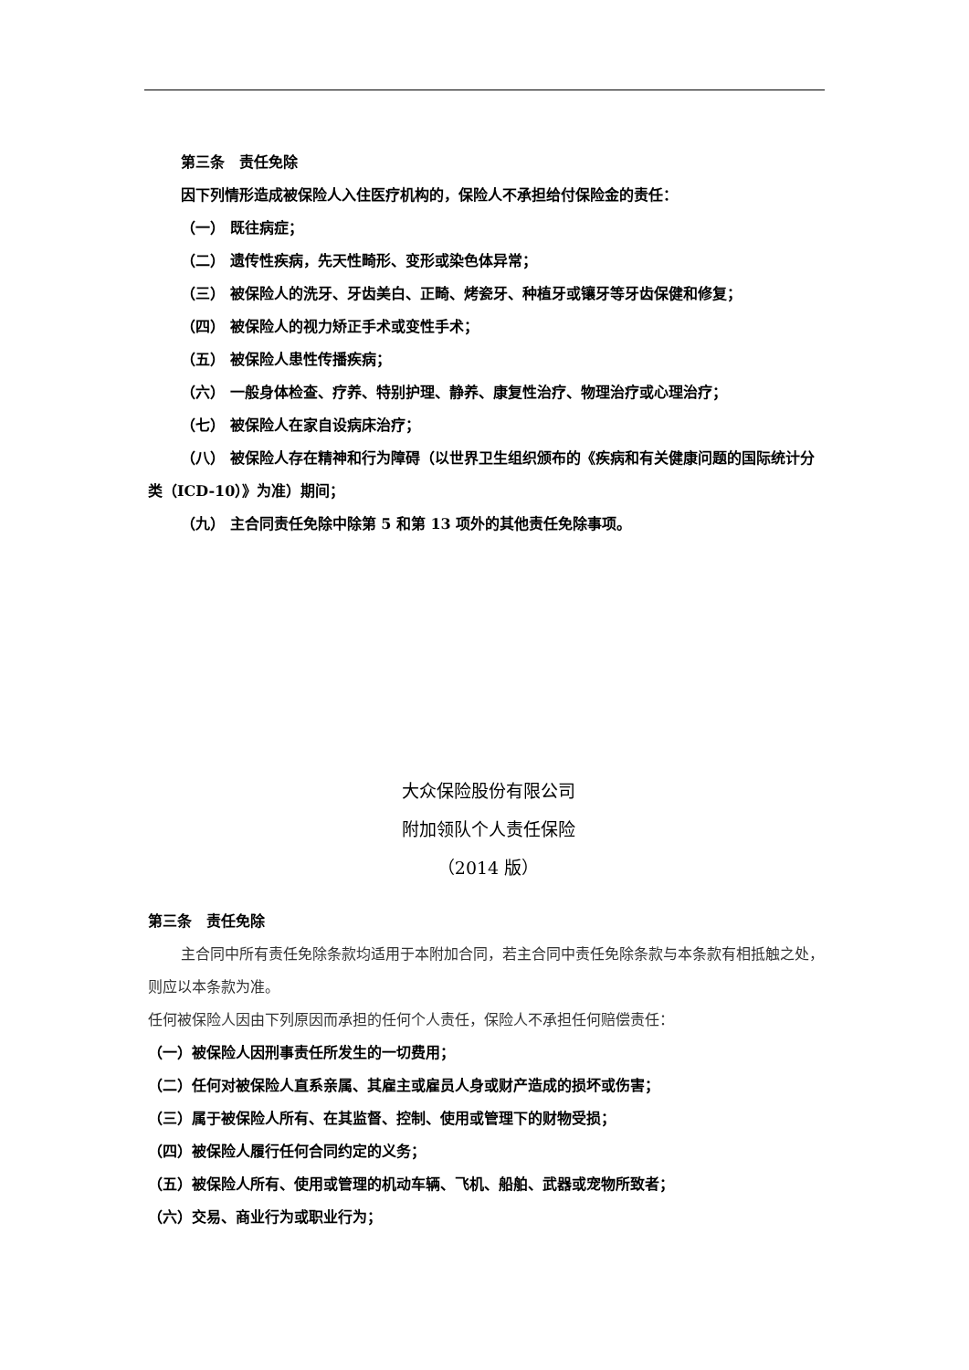第三条　责任免除
因下列情形造成被保险人入住医疗机构的，保险人不承担给付保险金的责任：
（一） 既往病症；
（二） 遗传性疾病，先天性畸形、变形或染色体异常；
（三） 被保险人的洗牙、牙齿美白、正畸、烤瓷牙、种植牙或镶牙等牙齿保健和修复；
（四） 被保险人的视力矫正手术或变性手术；
（五） 被保险人患性传播疾病；
（六） 一般身体检查、疗养、特别护理、静养、康复性治疗、物理治疗或心理治疗；
（七） 被保险人在家自设病床治疗；
（八） 被保险人存在精神和行为障碍（以世界卫生组织颁布的《疾病和有关健康问题的国际统计分类（ICD-10）》为准）期间；
（九） 主合同责任免除中除第 5 和第 13 项外的其他责任免除事项。
大众保险股份有限公司
附加领队个人责任保险
（2014 版）
第三条　责任免除
主合同中所有责任免除条款均适用于本附加合同，若主合同中责任免除条款与本条款有相抵触之处，则应以本条款为准。
任何被保险人因由下列原因而承担的任何个人责任，保险人不承担任何赔偿责任：
（一）被保险人因刑事责任所发生的一切费用；
（二）任何对被保险人直系亲属、其雇主或雇员人身或财产造成的损坏或伤害；
（三）属于被保险人所有、在其监督、控制、使用或管理下的财物受损；
（四）被保险人履行任何合同约定的义务；
（五）被保险人所有、使用或管理的机动车辆、飞机、船舶、武器或宠物所致者；
（六）交易、商业行为或职业行为；